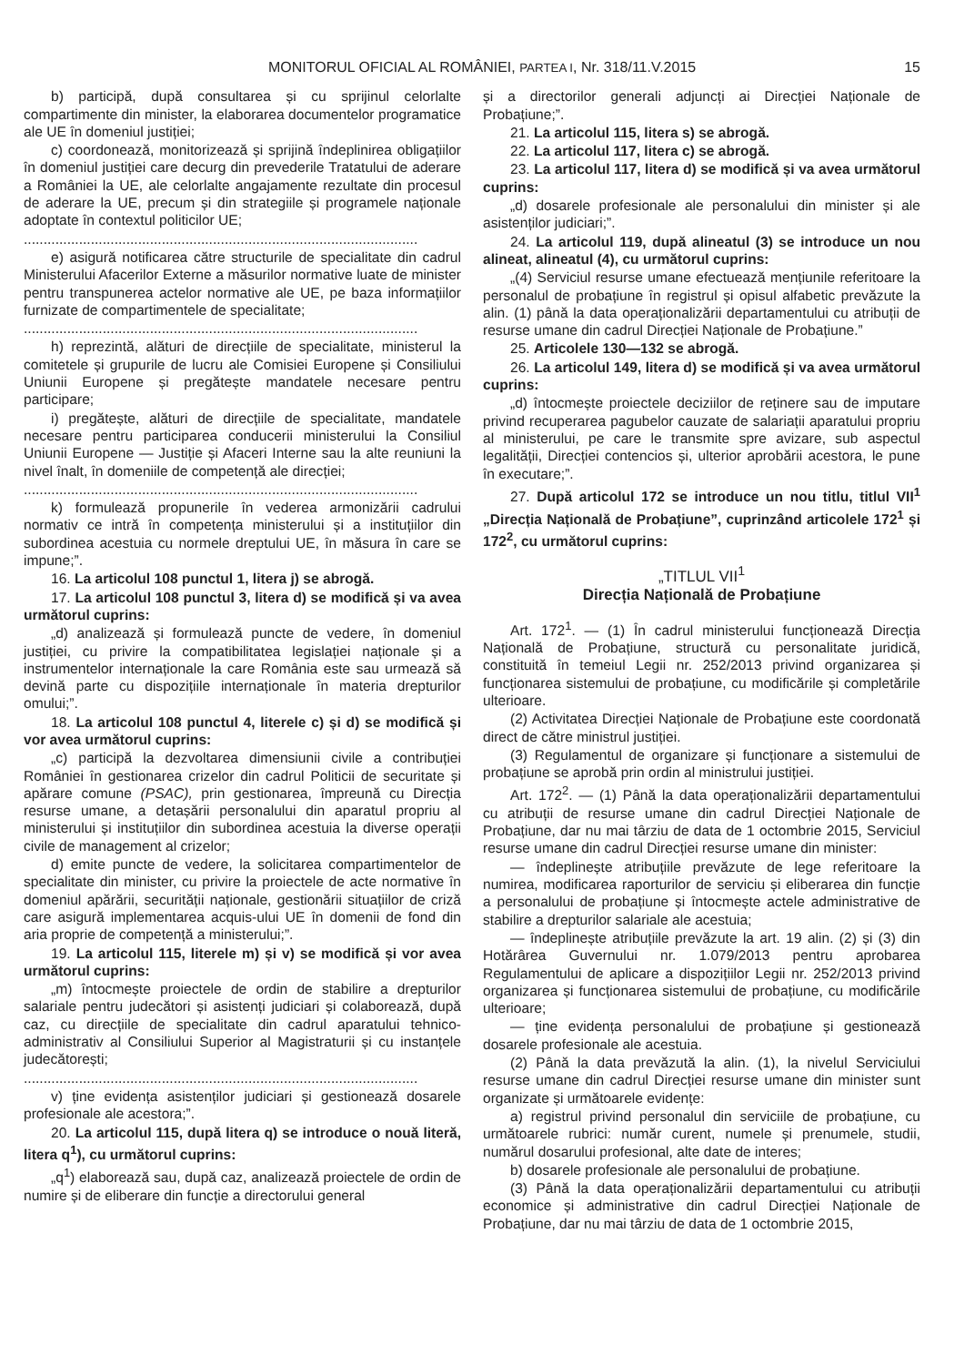MONITORUL OFICIAL AL ROMÂNIEI, PARTEA I, Nr. 318/11.V.2015 15
b) participă, după consultarea și cu sprijinul celorlalte compartimente din minister, la elaborarea documentelor programatice ale UE în domeniul justiției;
c) coordonează, monitorizează și sprijină îndeplinirea obligațiilor în domeniul justiției care decurg din prevederile Tratatului de aderare a României la UE, ale celorlalte angajamente rezultate din procesul de aderare la UE, precum și din strategiile și programele naționale adoptate în contextul politicilor UE;
....................................................................................................
e) asigură notificarea către structurile de specialitate din cadrul Ministerului Afacerilor Externe a măsurilor normative luate de minister pentru transpunerea actelor normative ale UE, pe baza informațiilor furnizate de compartimentele de specialitate;
....................................................................................................
h) reprezintă, alături de direcțiile de specialitate, ministerul la comitetele și grupurile de lucru ale Comisiei Europene și Consiliului Uniunii Europene și pregătește mandatele necesare pentru participare;
i) pregătește, alături de direcțiile de specialitate, mandatele necesare pentru participarea conducerii ministerului la Consiliul Uniunii Europene — Justiție și Afaceri Interne sau la alte reuniuni la nivel înalt, în domeniile de competență ale direcției;
....................................................................................................
k) formulează propunerile în vederea armonizării cadrului normativ ce intră în competența ministerului și a instituțiilor din subordinea acestuia cu normele dreptului UE, în măsura în care se impune;”.
16. La articolul 108 punctul 1, litera j) se abrogă.
17. La articolul 108 punctul 3, litera d) se modifică și va avea următorul cuprins:
„d) analizează și formulează puncte de vedere, în domeniul justiției, cu privire la compatibilitatea legislației naționale și a instrumentelor internaționale la care România este sau urmează să devină parte cu dispozițiile internaționale în materia drepturilor omului;”.
18. La articolul 108 punctul 4, literele c) și d) se modifică și vor avea următorul cuprins:
„c) participă la dezvoltarea dimensiunii civile a contribuției României în gestionarea crizelor din cadrul Politicii de securitate și apărare comune (PSAC), prin gestionarea, împreună cu Direcția resurse umane, a detașării personalului din aparatul propriu al ministerului și instituțiilor din subordinea acestuia la diverse operații civile de management al crizelor;
d) emite puncte de vedere, la solicitarea compartimentelor de specialitate din minister, cu privire la proiectele de acte normative în domeniul apărării, securității naționale, gestionării situațiilor de criză care asigură implementarea acquis-ului UE în domenii de fond din aria proprie de competență a ministerului;”.
19. La articolul 115, literele m) și v) se modifică și vor avea următorul cuprins:
„m) întocmește proiectele de ordin de stabilire a drepturilor salariale pentru judecători și asistenți judiciari și colaborează, după caz, cu direcțiile de specialitate din cadrul aparatului tehnico-administrativ al Consiliului Superior al Magistraturii și cu instanțele judecătorești;
....................................................................................................
v) ține evidența asistenților judiciari și gestionează dosarele profesionale ale acestora;”.
20. La articolul 115, după litera q) se introduce o nouă literă, litera q<sup>1</sup>), cu următorul cuprins:
„q<sup>1</sup>) elaborează sau, după caz, analizează proiectele de ordin de numire și de eliberare din funcție a directorului general
și a directorilor generali adjuncți ai Direcției Naționale de Probațiune;”.
21. La articolul 115, litera s) se abrogă.
22. La articolul 117, litera c) se abrogă.
23. La articolul 117, litera d) se modifică și va avea următorul cuprins:
„d) dosarele profesionale ale personalului din minister și ale asistenților judiciari;”.
24. La articolul 119, după alineatul (3) se introduce un nou alineat, alineatul (4), cu următorul cuprins:
„(4) Serviciul resurse umane efectuează mențiunile referitoare la personalul de probațiune în registrul și opisul alfabetic prevăzute la alin. (1) până la data operaționalizării departamentului cu atribuții de resurse umane din cadrul Direcției Naționale de Probațiune.”
25. Articolele 130—132 se abrogă.
26. La articolul 149, litera d) se modifică și va avea următorul cuprins:
„d) întocmește proiectele deciziilor de reținere sau de imputare privind recuperarea pagubelor cauzate de salariații aparatului propriu al ministerului, pe care le transmite spre avizare, sub aspectul legalității, Direcției contencios și, ulterior aprobării acestora, le pune în executare;”.
27. După articolul 172 se introduce un nou titlu, titlul VII<sup>1</sup> „Direcția Națională de Probațiune”, cuprinzând articolele 172<sup>1</sup> și 172<sup>2</sup>, cu următorul cuprins:
„TITLUL VII<sup>1</sup>
Direcția Națională de Probațiune
Art. 172<sup>1</sup>. — (1) În cadrul ministerului funcționează Direcția Națională de Probațiune, structură cu personalitate juridică, constituită în temeiul Legii nr. 252/2013 privind organizarea și funcționarea sistemului de probațiune, cu modificările și completările ulterioare.
(2) Activitatea Direcției Naționale de Probațiune este coordonată direct de către ministrul justiției.
(3) Regulamentul de organizare și funcționare a sistemului de probațiune se aprobă prin ordin al ministrului justiției.
Art. 172<sup>2</sup>. — (1) Până la data operaționalizării departamentului cu atribuții de resurse umane din cadrul Direcției Naționale de Probațiune, dar nu mai târziu de data de 1 octombrie 2015, Serviciul resurse umane din cadrul Direcției resurse umane din minister:
— îndeplinește atribuțiile prevăzute de lege referitoare la numirea, modificarea raporturilor de serviciu și eliberarea din funcție a personalului de probațiune și întocmește actele administrative de stabilire a drepturilor salariale ale acestuia;
— îndeplinește atribuțiile prevăzute la art. 19 alin. (2) și (3) din Hotărârea Guvernului nr. 1.079/2013 pentru aprobarea Regulamentului de aplicare a dispozițiilor Legii nr. 252/2013 privind organizarea și funcționarea sistemului de probațiune, cu modificările ulterioare;
— ține evidența personalului de probațiune și gestionează dosarele profesionale ale acestuia.
(2) Până la data prevăzută la alin. (1), la nivelul Serviciului resurse umane din cadrul Direcției resurse umane din minister sunt organizate și următoarele evidențe:
a) registrul privind personalul din serviciile de probațiune, cu următoarele rubrici: număr curent, numele și prenumele, studii, numărul dosarului profesional, alte date de interes;
b) dosarele profesionale ale personalului de probațiune.
(3) Până la data operaționalizării departamentului cu atribuții economice și administrative din cadrul Direcției Naționale de Probațiune, dar nu mai târziu de data de 1 octombrie 2015,